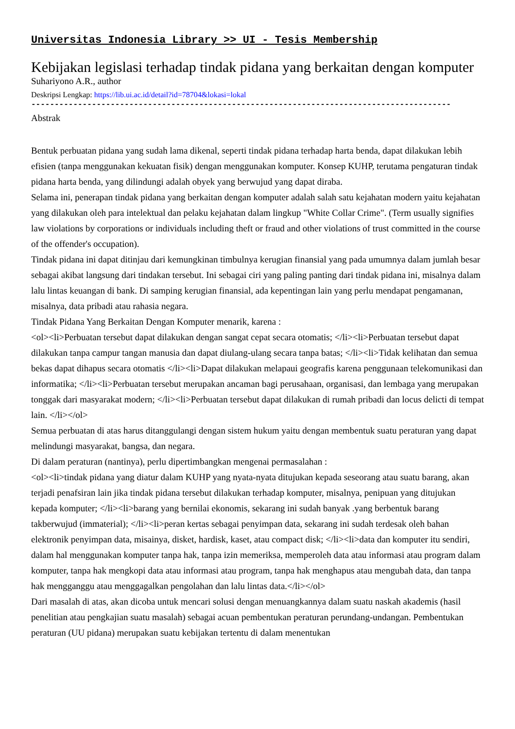Universitas Indonesia Library >> UI - Tesis Membership
Kebijakan legislasi terhadap tindak pidana yang berkaitan dengan komputer
Suhariyono A.R., author
Deskripsi Lengkap: https://lib.ui.ac.id/detail?id=78704&lokasi=lokal
------------------------------------------------------------------------------------------
Abstrak
Bentuk perbuatan pidana yang sudah lama dikenal, seperti tindak pidana terhadap harta benda, dapat dilakukan lebih efisien (tanpa menggunakan kekuatan fisik) dengan menggunakan komputer. Konsep KUHP, terutama pengaturan tindak pidana harta benda, yang dilindungi adalah obyek yang berwujud yang dapat diraba.
Selama ini, penerapan tindak pidana yang berkaitan dengan komputer adalah salah satu kejahatan modern yaitu kejahatan yang dilakukan oleh para intelektual dan pelaku kejahatan dalam lingkup "White Collar Crime". (Term usually signifies law violations by corporations or individuals including theft or fraud and other violations of trust committed in the course of the offender's occupation).
Tindak pidana ini dapat ditinjau dari kemungkinan timbulnya kerugian finansial yang pada umumnya dalam jumlah besar sebagai akibat langsung dari tindakan tersebut. Ini sebagai ciri yang paling panting dari tindak pidana ini, misalnya dalam lalu lintas keuangan di bank. Di samping kerugian finansial, ada kepentingan lain yang perlu mendapat pengamanan, misalnya, data pribadi atau rahasia negara.
Tindak Pidana Yang Berkaitan Dengan Komputer menarik, karena :
<ol><li>Perbuatan tersebut dapat dilakukan dengan sangat cepat secara otomatis; </li><li>Perbuatan tersebut dapat dilakukan tanpa campur tangan manusia dan dapat diulang-ulang secara tanpa batas; </li><li>Tidak kelihatan dan semua bekas dapat dihapus secara otomatis </li><li>Dapat dilakukan melapaui geografis karena penggunaan telekomunikasi dan informatika; </li><li>Perbuatan tersebut merupakan ancaman bagi perusahaan, organisasi, dan lembaga yang merupakan tonggak dari masyarakat modern; </li><li>Perbuatan tersebut dapat dilakukan di rumah pribadi dan locus delicti di tempat lain. </li></ol>
Semua perbuatan di atas harus ditanggulangi dengan sistem hukum yaitu dengan membentuk suatu peraturan yang dapat melindungi masyarakat, bangsa, dan negara.
Di dalam peraturan (nantinya), perlu dipertimbangkan mengenai permasalahan :
<ol><li>tindak pidana yang diatur dalam KUHP yang nyata-nyata ditujukan kepada seseorang atau suatu barang, akan terjadi penafsiran lain jika tindak pidana tersebut dilakukan terhadap komputer, misalnya, penipuan yang ditujukan kepada komputer; </li><li>barang yang bernilai ekonomis, sekarang ini sudah banyak .yang berbentuk barang takberwujud (immaterial); </li><li>peran kertas sebagai penyimpan data, sekarang ini sudah terdesak oleh bahan elektronik penyimpan data, misainya, disket, hardisk, kaset, atau compact disk; </li><li>data dan komputer itu sendiri, dalam hal menggunakan komputer tanpa hak, tanpa izin memeriksa, memperoleh data atau informasi atau program dalam komputer, tanpa hak mengkopi data atau informasi atau program, tanpa hak menghapus atau mengubah data, dan tanpa hak mengganggu atau menggagalkan pengolahan dan lalu lintas data.</li></ol>
Dari masalah di atas, akan dicoba untuk mencari solusi dengan menuangkannya dalam suatu naskah akademis (hasil penelitian atau pengkajian suatu masalah) sebagai acuan pembentukan peraturan perundang-undangan. Pembentukan peraturan (UU pidana) merupakan suatu kebijakan tertentu di dalam menentukan